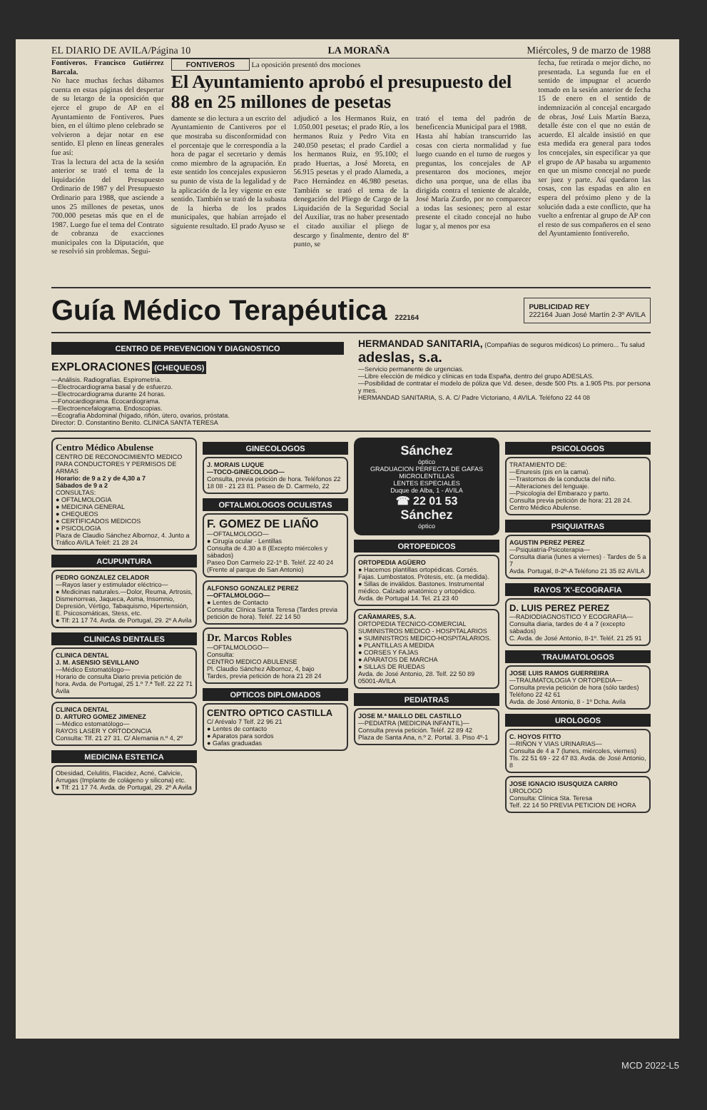EL DIARIO DE AVILA/Página 10 LA MORAÑA Miércoles, 9 de marzo de 1988
Fontiveros. Francisco Gutiérrez Barcala.
No hace muchas fechas dábamos cuenta en estas páginas del despertar de su letargo de la oposición que ejerce el grupo de AP en el Ayuntamiento de Fontiveros. Pues bien, en el último pleno celebrado se volvieron a dejar notar en ese sentido. El pleno en líneas generales fue así:
Tras la lectura del acta de la sesión anterior se trató el tema de la liquidación del Presupuesto Ordinario de 1987 y del Presupuesto Ordinario para 1988, que asciende a unos 25 millones de pesetas, unos 700.000 pesetas más que en el de 1987. Luego fue el tema del Contrato de cobranza de exacciones municipales con la Diputación, que se resolvió sin problemas. Segui-
FONTIVEROS La oposición presentó dos mociones
El Ayuntamiento aprobó el presupuesto del 88 en 25 millones de pesetas
damente se dio lectura a un escrito del Ayuntamiento de Cantiveros por el que mostraba su disconformidad con el porcentaje que le correspondía a la hora de pagar el secretario y demás como miembro de la agrupación. En este sentido los concejales expusieron su punto de vista de la legalidad y de la aplicación de la ley vigente en este sentido. También se trató de la subasta de la hierba de los prados municipales, que habían arrojado el siguiente resultado. El prado Ayuso se
adjudicó a los Hermanos Ruiz, en 1.050.001 pesetas; el prado Río, a los hermanos Ruiz y Pedro Vita en 240.050 pesetas; el prado Cardiel a los hermanos Ruiz, en 95.100; el prado Huertas, a José Moreta, en 56.915 pesetas y el prado Alameda, a Paco Hernández en 46.980 pesetas. También se trató el tema de la denegación del Pliego de Cargo de la Liquidación de la Seguridad Social del Auxiliar, tras no haber presentado el citado auxiliar el pliego de descargo y finalmente, dentro del 8º punto, se
trató el tema del padrón de beneficencia Municipal para el 1988.
Hasta ahí habían transcurrido las cosas con cierta normalidad y fue luego cuando en el turno de ruegos y preguntas, los concejales de AP presentaron dos mociones, mejor dicho una porque, una de ellas iba dirigida contra el teniente de alcalde, José María Zurdo, por no comparecer a todas las sesiones; pero al estar presente el citado concejal no hubo lugar y, al menos por esa
fecha, fue retirada o mejor dicho, no presentada. La segunda fue en el sentido de impugnar el acuerdo tomado en la sesión anterior de fecha 15 de enero en el sentido de indemnización al concejal encargado de obras, José Luis Martín Baeza, detalle éste con el que no están de acuerdo. El alcalde insistió en que esta medida era general para todos los concejales, sin especificar ya que el grupo de AP basaba su argumento en que un mismo concejal no puede ser juez y parte. Así quedaron las cosas, con las espadas en alto en espera del próximo pleno y de la solución dada a este conflicto, que ha vuelto a enfrentar al grupo de AP con el resto de sus compañeros en el seno del Ayuntamiento fontivereño.
Guía Médico Terapéutica 222164
PUBLICIDAD REY
222164 Juan José Martín 2-3º AVILA
CENTRO DE PREVENCION Y DIAGNOSTICO
EXPLORACIONES (CHEQUEOS)
—Análisis. Radiografías. Espirometría.
—Electrocardiograma basal y de esfuerzo.
—Electrocardiograma durante 24 horas.
—Fonocardiograma. Ecocardiograma.
—Electroencefalograma. Endoscopias.
—Ecografía Abdominal (hígado, riñón, útero, ovarios, próstata.
Director: D. Constantino Benito. CLINICA SANTA TERESA
HERMANDAD SANITARIA, (Compañías de seguros médicos) Lo primero... Tu salud
adeslas, s.a.
—Servicio permanente de urgencias.
—Libre elección de médico y clínicas en toda España, dentro del grupo ADESLAS.
—Posibilidad de contratar el modelo de póliza que Vd. desee, desde 500 Pts. a 1.905 Pts. por persona y mes.
HERMANDAD SANITARIA, S. A. C/ Padre Victoriano, 4 AVILA. Teléfono 22 44 08
Centro Médico Abulense
CENTRO DE RECONOCIMIENTO MEDICO PARA CONDUCTORES Y PERMISOS DE ARMAS
Horario: de 9 a 2 y de 4,30 a 7
Sábados de 9 a 2
CONSULTAS:
● OFTALMOLOGIA
● MEDICINA GENERAL
● CHEQUEOS
● CERTIFICADOS MEDICOS
● PSICOLOGIA
Plaza de Claudio Sánchez Albornoz, 4. Junto a Tráfico AVILA Teléf: 21 28 24
ACUPUNTURA
PEDRO GONZALEZ CELADOR
—Rayos laser y estimulador eléctrico—
● Medicinas naturales.—Dolor, Reuma, Artrosis, Dismenorreas, Jaqueca, Asma, Insomnio, Depresión, Vértigo, Tabaquismo, Hipertensión, E. Psicosomáticas, Stess, etc.
● Tlf: 21 17 74. Avda. de Portugal, 29. 2º A Avila
CLINICAS DENTALES
CLINICA DENTAL
J. M. ASENSIO SEVILLANO
—Médico Estomatólogo—
Horario de consulta Diario previa petición de hora. Avda. de Portugal, 25 1.º 7.ª Telf. 22 22 71 Avila
CLINICA DENTAL
D. ARTURO GOMEZ JIMENEZ
—Médico estomatólogo—
RAYOS LASER Y ORTODONCIA
Consulta: Tlf. 21 27 31. C/ Alemania n.º 4, 2º
MEDICINA ESTETICA
Obesidad, Celulitis, Flacidez, Acné, Calvicie, Arrugas (Implante de colágeno y silicona) etc.
● Tlf: 21 17 74. Avda. de Portugal, 29. 2º A Avila
GINECOLOGOS
J. MORAIS LUQUE
—TOCO-GINECOLOGO—
Consulta, previa petición de hora. Teléfonos 22 18 08 - 21 23 81. Paseo de D. Carmelo, 22
OFTALMOLOGOS OCULISTAS
F. GOMEZ DE LIAÑO
—OFTALMOLOGO—
● Cirugía ocular · Lentillas
Consulta de 4.30 a 8 (Excepto miércoles y sábados)
Paseo Don Carmelo 22-1º B. Teléf. 22 40 24 (Frente al parque de San Antonio)
ALFONSO GONZALEZ PEREZ
—OFTALMOLOGO—
● Lentes de Contacto
Consulta: Clínica Santa Teresa (Tardes previa petición de hora). Teléf. 22 14 50
Dr. Marcos Robles
—OFTALMOLOGO—
Consulta:
CENTRO MEDICO ABULENSE
Pl. Claudio Sánchez Albornoz, 4, bajo
Tardes, previa petición de hora 21 28 24
OPTICOS DIPLOMADOS
CENTRO OPTICO CASTILLA
C/ Arévalo 7 Telf. 22 96 21
● Lentes de contacto
● Aparatos para sordos
● Gafas graduadas
Sánchez
óptico
GRADUACION PERFECTA DE GAFAS
MICROLENTILLAS
LENTES ESPECIALES
Duque de Alba, 1 - AVILA
☎ 22 01 53
Sánchez
óptico
ORTOPEDICOS
ORTOPEDIA AGÜERO
● Hacemos plantillas ortopédicas. Corsés. Fajas. Lumbostatos. Prótesis, etc. (a medida).
● Sillas de inválidos. Bastones. Instrumental médico. Calzado anatómico y ortopédico.
Avda. de Portugal 14. Tel. 21 23 40
CAÑAMARES, S.A.
ORTOPEDIA TECNICO-COMERCIAL
SUMINISTROS MEDICO - HOSPITALARIOS
● SUMINISTROS MEDICO-HOSPITALARIOS.
● PLANTILLAS A MEDIDA
● CORSES Y FAJAS
● APARATOS DE MARCHA
● SILLAS DE RUEDAS
Avda. de José Antonio, 28. Telf. 22 50 89 05001-AVILA
PEDIATRAS
JOSE M.ª MAILLO DEL CASTILLO
—PEDIATRA (MEDICINA INFANTIL)—
Consulta previa petición. Teléf. 22 89 42
Plaza de Santa Ana, n.º 2. Portal. 3. Piso 4º-1
PSICOLOGOS
TRATAMIENTO DE:
—Enuresis (pis en la cama).
—Trastornos de la conducta del niño.
—Alteraciones del lenguaje.
—Psicología del Embarazo y parto.
Consulta previa petición de hora: 21 28 24. Centro Médico Abulense.
PSIQUIATRAS
AGUSTIN PEREZ PEREZ
—Psiquiatría-Psicoterapia—
Consulta diaria (lunes a viernes) · Tardes de 5 a 7
Avda. Portugal, 8-2º-A Teléfono 21 35 82 AVILA
RAYOS 'X'-ECOGRAFIA
D. LUIS PEREZ PEREZ
—RADIODIAGNOSTICO Y ECOGRAFIA—
Consulta diaria, tardes de 4 a 7 (excepto sábados)
C. Avda. de José Antonio, 8-1º. Teléf. 21 25 91
TRAUMATOLOGOS
JOSE LUIS RAMOS GUERREIRA
—TRAUMATOLOGIA Y ORTOPEDIA—
Consulta previa petición de hora (sólo tardes)
Teléfono 22 42 61
Avda. de José Antonio, 8 - 1º Dcha. Avila
UROLOGOS
C. HOYOS FITTO
—RIÑON Y VIAS URINARIAS—
Consulta de 4 a 7 (lunes, miércoles, viernes)
Tls. 22 51 69 - 22 47 83. Avda. de José Antonio, 8
JOSE IGNACIO ISUSQUIZA CARRO
UROLOGO
Consulta: Clínica Sta. Teresa
Telf. 22 14 50 PREVIA PETICION DE HORA
MCD 2022-L5